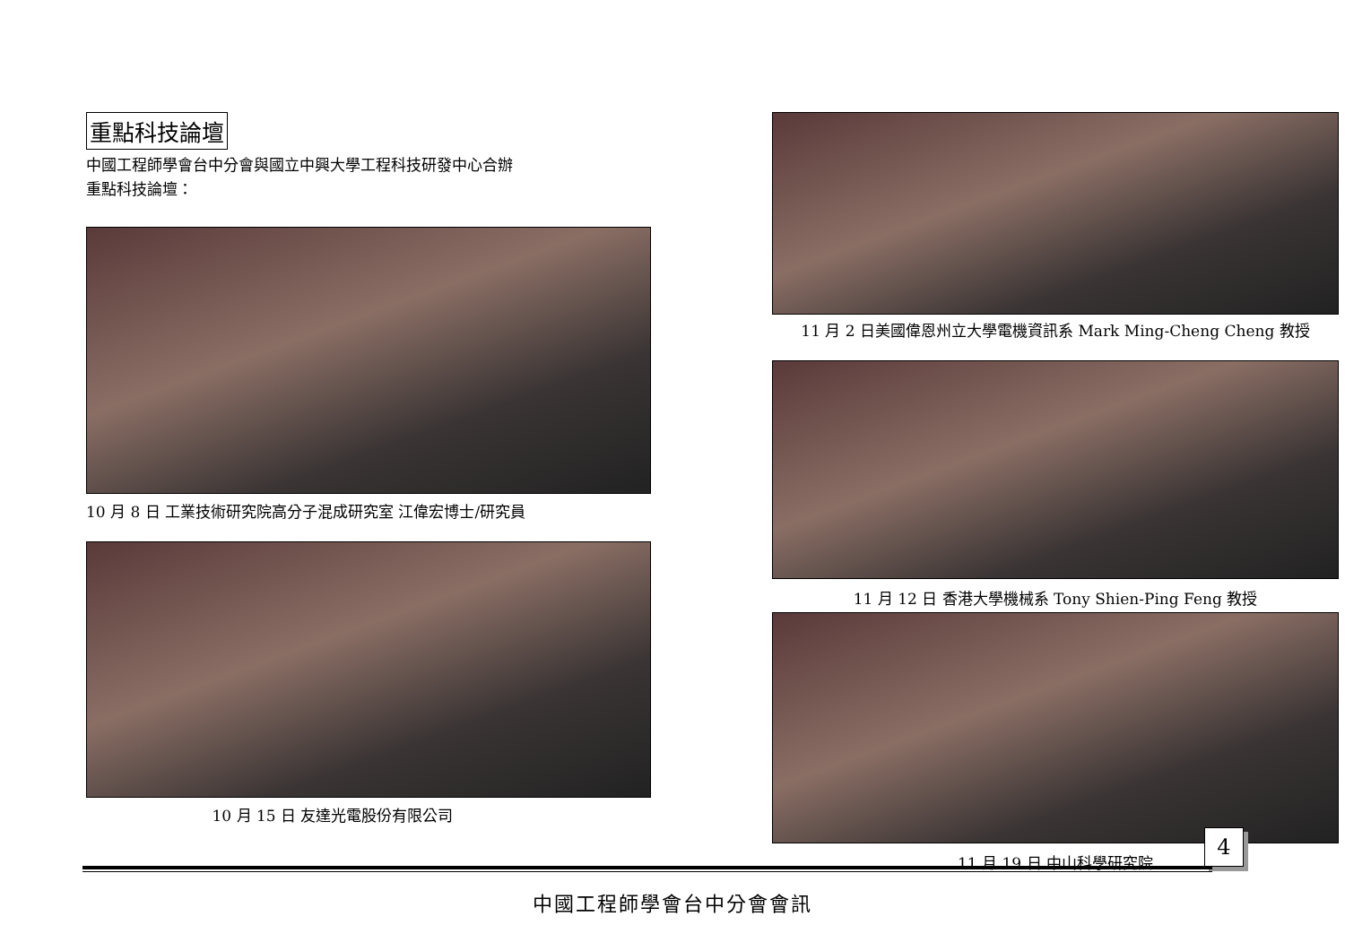重點科技論壇
中國工程師學會台中分會與國立中興大學工程科技研發中心合辦
重點科技論壇：
10 月 8 日 工業技術研究院高分子混成研究室 江偉宏博士/研究員
10 月 15 日 友達光電股份有限公司
11 月 2 日美國偉恩州立大學電機資訊系 Mark Ming-Cheng Cheng 教授
11 月 12 日 香港大學機械系 Tony Shien-Ping Feng 教授
11 月 19 日 中山科學研究院
4
中國工程師學會台中分會會訊